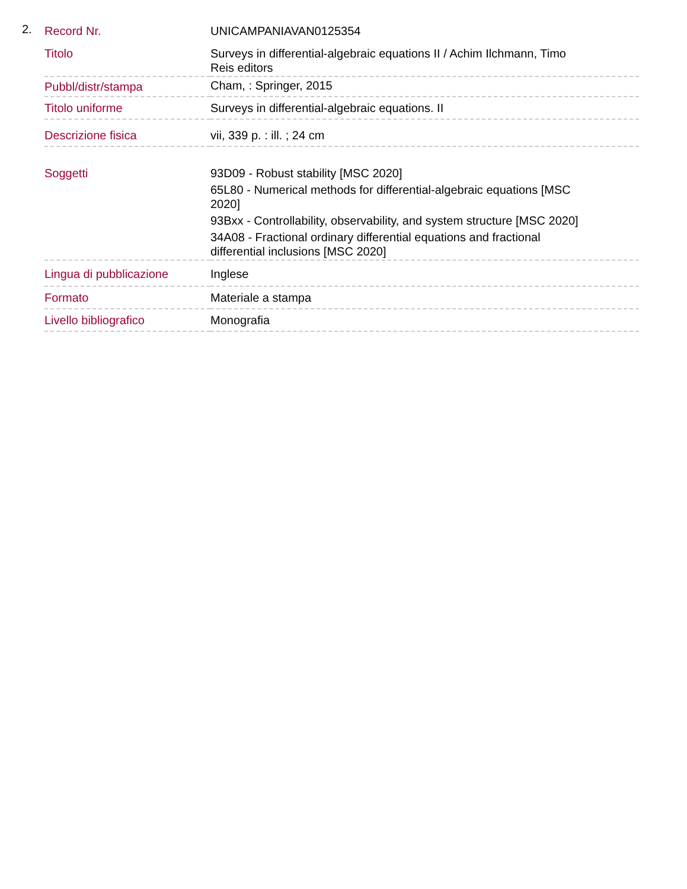2.
| Record Nr. | UNICAMPANIAVAN0125354 |
| Titolo | Surveys in differential-algebraic equations II / Achim Ilchmann, Timo Reis editors |
| Pubbl/distr/stampa | Cham, : Springer, 2015 |
| Titolo uniforme | Surveys in differential-algebraic equations. II |
| Descrizione fisica | vii, 339 p. : ill. ; 24 cm |
| Soggetti | 93D09 - Robust stability [MSC 2020] 65L80 - Numerical methods for differential-algebraic equations [MSC 2020] 93Bxx - Controllability, observability, and system structure [MSC 2020] 34A08 - Fractional ordinary differential equations and fractional differential inclusions [MSC 2020] |
| Lingua di pubblicazione | Inglese |
| Formato | Materiale a stampa |
| Livello bibliografico | Monografia |